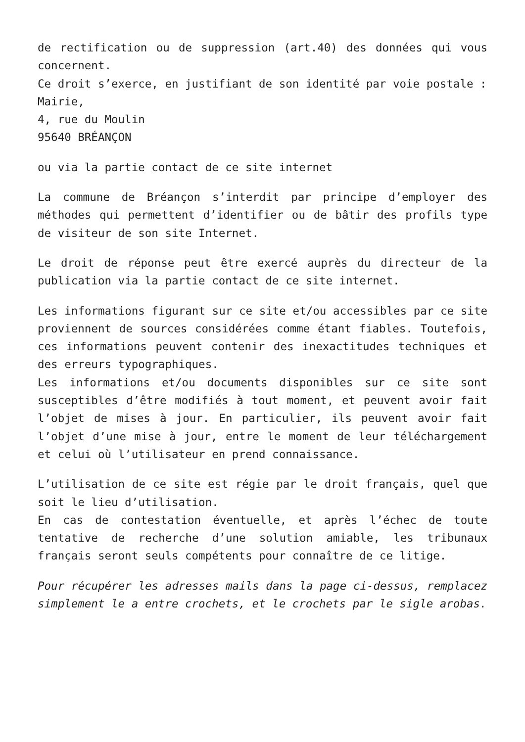de rectification ou de suppression (art.40) des données qui vous concernent.
Ce droit s’exerce, en justifiant de son identité par voie postale :
Mairie,
4, rue du Moulin
95640 BRÉANÇON
ou via la partie contact de ce site internet
La commune de Bréançon s’interdit par principe d’employer des méthodes qui permettent d’identifier ou de bâtir des profils type de visiteur de son site Internet.
Le droit de réponse peut être exercé auprès du directeur de la publication via la partie contact de ce site internet.
Les informations figurant sur ce site et/ou accessibles par ce site proviennent de sources considérées comme étant fiables. Toutefois, ces informations peuvent contenir des inexactitudes techniques et des erreurs typographiques.
Les informations et/ou documents disponibles sur ce site sont susceptibles d’être modifiés à tout moment, et peuvent avoir fait l’objet de mises à jour. En particulier, ils peuvent avoir fait l’objet d’une mise à jour, entre le moment de leur téléchargement et celui où l’utilisateur en prend connaissance.
L’utilisation de ce site est régie par le droit français, quel que soit le lieu d’utilisation.
En cas de contestation éventuelle, et après l’échec de toute tentative de recherche d’une solution amiable, les tribunaux français seront seuls compétents pour connaître de ce litige.
Pour récupérer les adresses mails dans la page ci-dessus, remplacez simplement le a entre crochets, et le crochets par le sigle arobas.